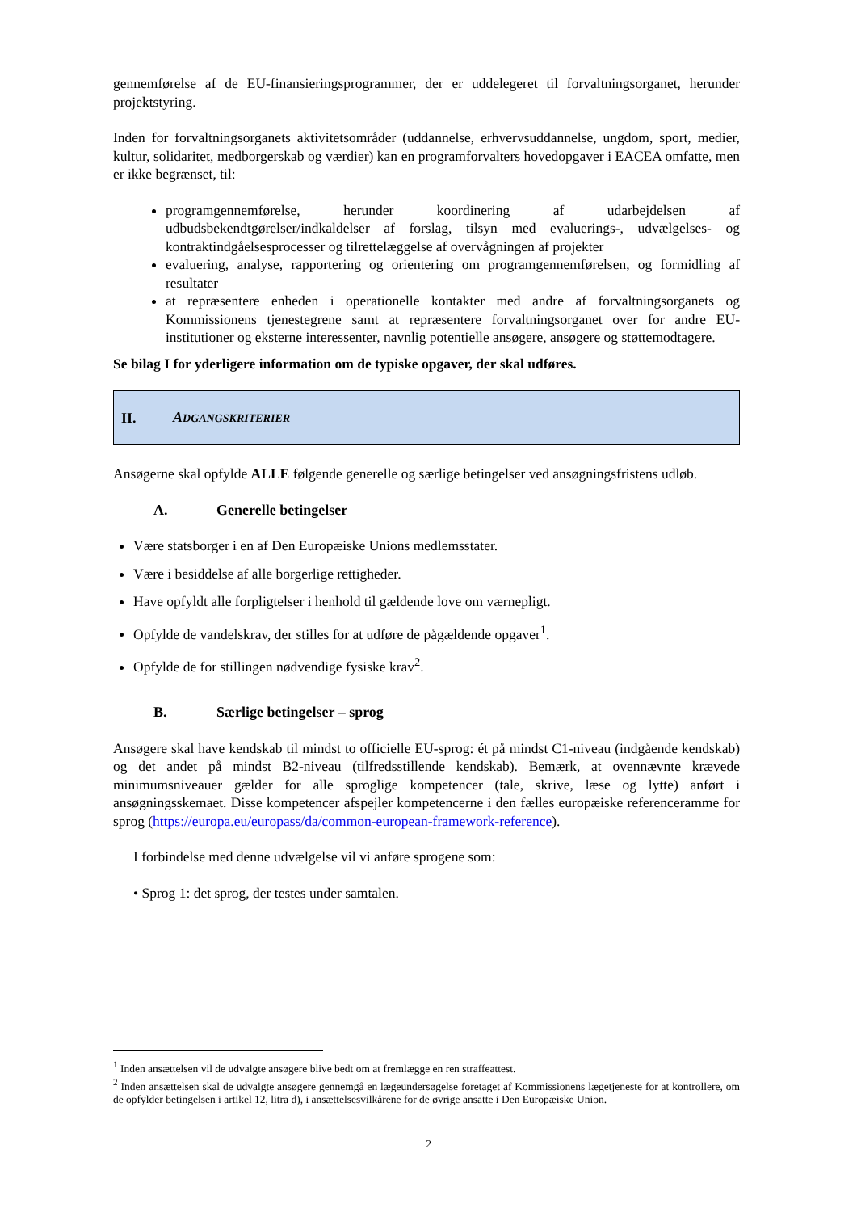gennemførelse af de EU-finansieringsprogrammer, der er uddelegeret til forvaltningsorganet, herunder projektstyring.
Inden for forvaltningsorganets aktivitetsområder (uddannelse, erhvervsuddannelse, ungdom, sport, medier, kultur, solidaritet, medborgerskab og værdier) kan en programforvalters hovedopgaver i EACEA omfatte, men er ikke begrænset, til:
programgennemførelse, herunder koordinering af udarbejdelsen af udbudsbekendtgørelser/indkaldelser af forslag, tilsyn med evaluerings-, udvælgelses- og kontraktindgåelsesprocesser og tilrettelæggelse af overvågningen af projekter
evaluering, analyse, rapportering og orientering om programgennemførelsen, og formidling af resultater
at repræsentere enheden i operationelle kontakter med andre af forvaltningsorganets og Kommissionens tjenestegrene samt at repræsentere forvaltningsorganet over for andre EU-institutioner og eksterne interessenter, navnlig potentielle ansøgere, ansøgere og støttemodtagere.
Se bilag I for yderligere information om de typiske opgaver, der skal udføres.
II. ADGANGSKRITERIER
Ansøgerne skal opfylde ALLE følgende generelle og særlige betingelser ved ansøgningsfristens udløb.
A. Generelle betingelser
Være statsborger i en af Den Europæiske Unions medlemsstater.
Være i besiddelse af alle borgerlige rettigheder.
Have opfyldt alle forpligtelser i henhold til gældende love om værnepligt.
Opfylde de vandelskrav, der stilles for at udføre de pågældende opgaver<sup>1</sup>.
Opfylde de for stillingen nødvendige fysiske krav<sup>2</sup>.
B. Særlige betingelser – sprog
Ansøgere skal have kendskab til mindst to officielle EU-sprog: ét på mindst C1-niveau (indgående kendskab) og det andet på mindst B2-niveau (tilfredsstillende kendskab). Bemærk, at ovennævnte krævede minimumsniveauer gælder for alle sproglige kompetencer (tale, skrive, læse og lytte) anført i ansøgningsskemaet. Disse kompetencer afspejler kompetencerne i den fælles europæiske referenceramme for sprog (https://europa.eu/europass/da/common-european-framework-reference).
I forbindelse med denne udvælgelse vil vi anføre sprogene som:
• Sprog 1: det sprog, der testes under samtalen.
<sup>1</sup> Inden ansættelsen vil de udvalgte ansøgere blive bedt om at fremlægge en ren straffeattest.
<sup>2</sup> Inden ansættelsen skal de udvalgte ansøgere gennemgå en lægeundersøgelse foretaget af Kommissionens lægetjeneste for at kontrollere, om de opfylder betingelsen i artikel 12, litra d), i ansættelsesvilkårene for de øvrige ansatte i Den Europæiske Union.
2